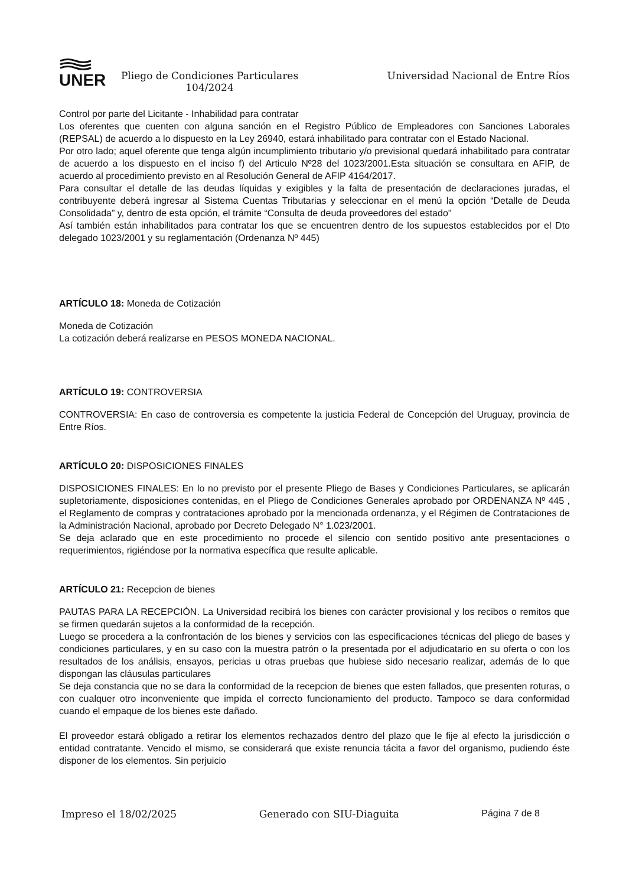UNER
Pliego de Condiciones Particulares
104/2024
Universidad Nacional de Entre Ríos
Control por parte del Licitante - Inhabilidad para contratar
Los oferentes que cuenten con alguna sanción en el Registro Público de Empleadores con Sanciones Laborales (REPSAL) de acuerdo a lo dispuesto en la Ley 26940, estará inhabilitado para contratar con el Estado Nacional.
Por otro lado; aquel oferente que tenga algún incumplimiento tributario y/o previsional quedará inhabilitado para contratar de acuerdo a los dispuesto en el inciso f) del Articulo Nº28 del 1023/2001.Esta situación se consultara en AFIP, de acuerdo al procedimiento previsto en al Resolución General de AFIP 4164/2017.
Para consultar el detalle de las deudas líquidas y exigibles y la falta de presentación de declaraciones juradas, el contribuyente deberá ingresar al Sistema Cuentas Tributarias y seleccionar en el menú la opción “Detalle de Deuda Consolidada” y, dentro de esta opción, el trámite “Consulta de deuda proveedores del estado”
Así también están inhabilitados para contratar los que se encuentren dentro de los supuestos establecidos por el Dto delegado 1023/2001 y su reglamentación (Ordenanza Nº 445)
ARTÍCULO 18: Moneda de Cotización
Moneda de Cotización
La cotización deberá realizarse en PESOS MONEDA NACIONAL.
ARTÍCULO 19: CONTROVERSIA
CONTROVERSIA: En caso de controversia es competente la justicia Federal de Concepción del Uruguay, provincia de Entre Ríos.
ARTÍCULO 20: DISPOSICIONES FINALES
DISPOSICIONES FINALES: En lo no previsto por el presente Pliego de Bases y Condiciones Particulares, se aplicarán supletoriamente, disposiciones contenidas, en el Pliego de Condiciones Generales aprobado por ORDENANZA Nº 445 , el Reglamento de compras y contrataciones aprobado por la mencionada ordenanza, y el Régimen de Contrataciones de la Administración Nacional, aprobado por Decreto Delegado N° 1.023/2001.
Se deja aclarado que en este procedimiento no procede el silencio con sentido positivo ante presentaciones o requerimientos, rigiéndose por la normativa específica que resulte aplicable.
ARTÍCULO 21: Recepcion de bienes
PAUTAS PARA LA RECEPCIÓN. La Universidad recibirá los bienes con carácter provisional y los recibos o remitos que se firmen quedarán sujetos a la conformidad de la recepción.
Luego se procedera a la confrontación de los bienes y servicios con las especificaciones técnicas del pliego de bases y condiciones particulares, y en su caso con la muestra patrón o la presentada por el adjudicatario en su oferta o con los resultados de los análisis, ensayos, pericias u otras pruebas que hubiese sido necesario realizar, además de lo que dispongan las cláusulas particulares
Se deja constancia que no se dara la conformidad de la recepcion de bienes que esten fallados, que presenten roturas, o con cualquer otro inconveniente que impida el correcto funcionamiento del producto. Tampoco se dara conformidad cuando el empaque de los bienes este dañado.
El proveedor estará obligado a retirar los elementos rechazados dentro del plazo que le fije al efecto la jurisdicción o entidad contratante. Vencido el mismo, se considerará que existe renuncia tácita a favor del organismo, pudiendo éste disponer de los elementos. Sin perjuicio
Impreso el 18/02/2025 Generado con SIU-Diaguita Página 7 de 8